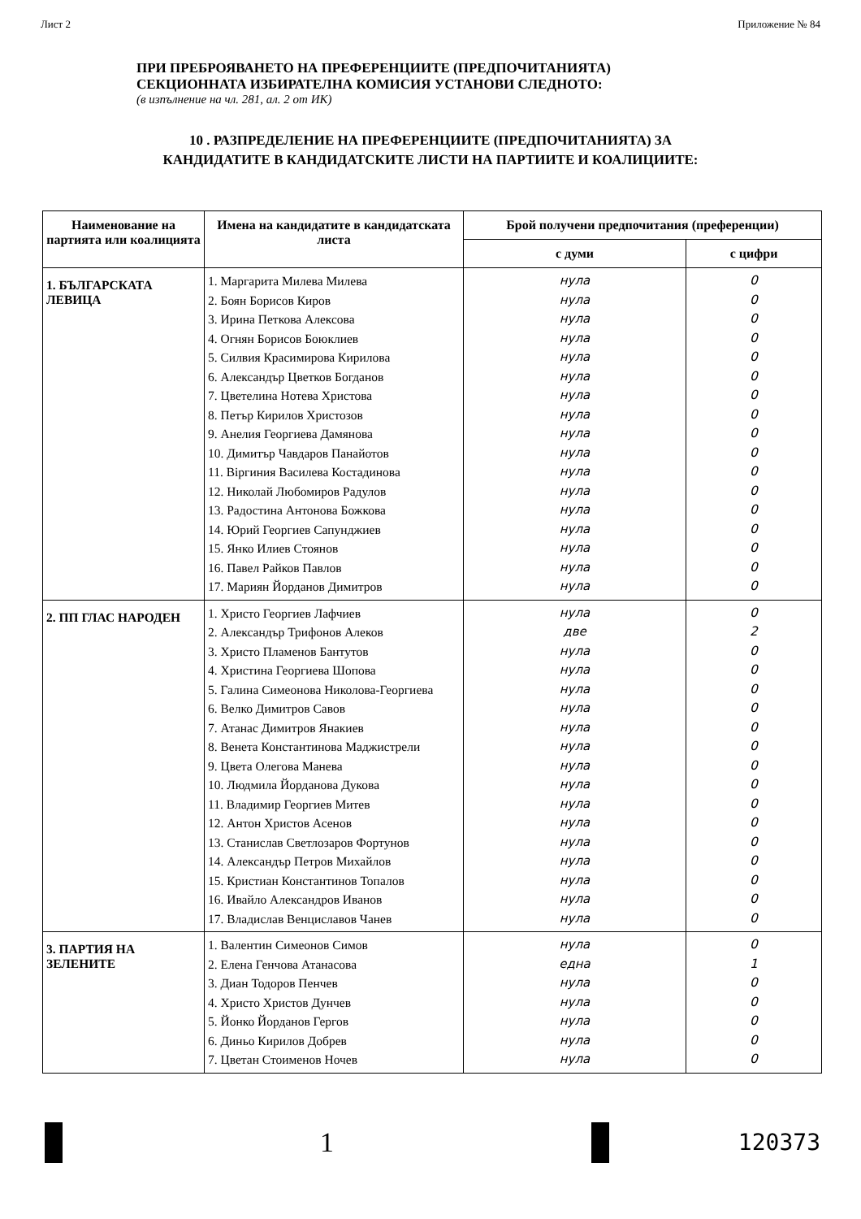Лист 2 Приложение № 84
ПРИ ПРЕБРОЯВАНЕТО НА ПРЕФЕРЕНЦИИТЕ (ПРЕДПОЧИТАНИЯТА)
СЕКЦИОННАТА ИЗБИРАТЕЛНА КОМИСИЯ УСТАНОВИ СЛЕДНОТО:
(в изпълнение на чл. 281, ал. 2 от ИК)
10 . РАЗПРЕДЕЛЕНИЕ НА ПРЕФЕРЕНЦИИТЕ (ПРЕДПОЧИТАНИЯТА) ЗА
КАНДИДАТИТЕ В КАНДИДАТСКИТЕ ЛИСТИ НА ПАРТИИТЕ И КОАЛИЦИИТЕ:
| Наименование на партията или коалицията | Имена на кандидатите в кандидатската листа | Брой получени предпочитания (преференции) | |
| --- | --- | --- | --- |
| | | с думи | с цифри |
| 1. БЪЛГАРСКАТА ЛЕВИЦА | 1. Маргарита Милева Милева 2. Боян Борисов Киров 3. Ирина Петкова Алексова 4. Огнян Борисов Боюклиев 5. Силвия Красимирова Кирилова 6. Александър Цветков Богданов 7. Цветелина Нотева Христова 8. Петър Кирилов Христозов 9. Анелия Георгиева Дамянова 10. Димитър Чавдаров Панайотов 11. Віргиния Василева Костадинова 12. Николай Любомиров Радулов 13. Радостина Антонова Божкова 14. Юрий Георгиев Сапунджиев 15. Янко Илиев Стоянов 16. Павел Райков Павлов 17. Мариян Йорданов Димитров | нула нула нула нула нула нула нула нула нула нула нула нула нула нула нула нула нула | 0 0 0 0 0 0 0 0 0 0 0 0 0 0 0 0 0 |
| 2. ПП ГЛАС НАРОДЕН | 1. Христо Георгиев Лафчиев 2. Александър Трифонов Алеков 3. Христо Пламенов Бантутов 4. Христина Георгиева Шопова 5. Галина Симеонова Николова-Георгиева 6. Велко Димитров Савов 7. Атанас Димитров Янакиев 8. Венета Константинова Маджистрели 9. Цвета Олегова Манева 10. Людмила Йорданова Дукова 11. Владимир Георгиев Митев 12. Антон Христов Асенов 13. Станислав Светлозаров Фортунов 14. Александър Петров Михайлов 15. Кристиан Константинов Топалов 16. Ивайло Александров Иванов 17. Владислав Венциславов Чанев | нула две нула нула нула нула нула нула нула нула нула нула нула нула нула нула нула | 0 2 0 0 0 0 0 0 0 0 0 0 0 0 0 0 0 |
| 3. ПАРТИЯ НА ЗЕЛЕНИТЕ | 1. Валентин Симеонов Симов 2. Елена Генчова Атанасова 3. Диан Тодоров Пенчев 4. Христо Христов Дунчев 5. Йонко Йорданов Гергов 6. Диньо Кирилов Добрев 7. Цветан Стоименов Ночев | нула една нула нула нула нула нула | 0 1 0 0 0 0 0 |
1
120373